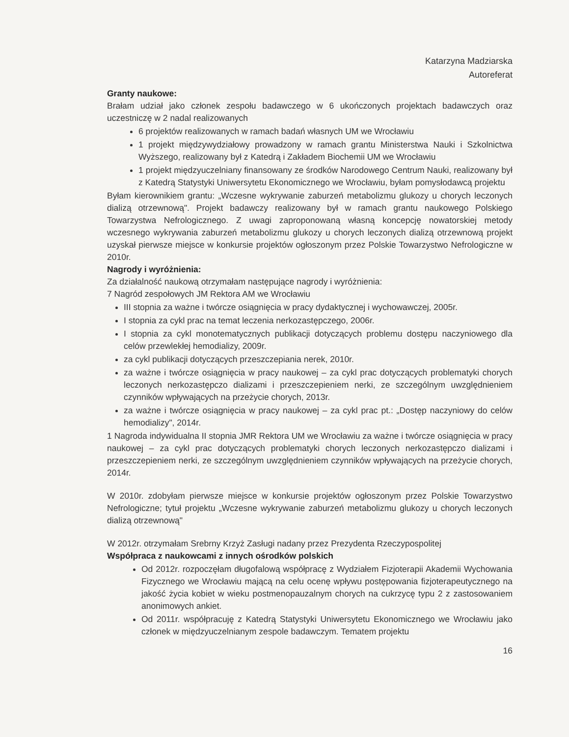Katarzyna Madziarska
Autoreferat
Granty naukowe:
Brałam udział jako członek zespołu badawczego w 6 ukończonych projektach badawczych oraz uczestniczę w 2 nadal realizowanych
6 projektów realizowanych w ramach badań własnych UM we Wrocławiu
1 projekt międzywydziałowy prowadzony w ramach grantu Ministerstwa Nauki i Szkolnictwa Wyższego, realizowany był z Katedrą i Zakładem Biochemii UM we Wrocławiu
1 projekt międzyuczelniany finansowany ze środków Narodowego Centrum Nauki, realizowany był z Katedrą Statystyki Uniwersytetu Ekonomicznego we Wrocławiu, byłam pomysłodawcą projektu
Byłam kierownikiem grantu: „Wczesne wykrywanie zaburzeń metabolizmu glukozy u chorych leczonych dializą otrzewnową". Projekt badawczy realizowany był w ramach grantu naukowego Polskiego Towarzystwa Nefrologicznego. Z uwagi zaproponowaną własną koncepcję nowatorskiej metody wczesnego wykrywania zaburzeń metabolizmu glukozy u chorych leczonych dializą otrzewnową projekt uzyskał pierwsze miejsce w konkursie projektów ogłoszonym przez Polskie Towarzystwo Nefrologiczne w 2010r.
Nagrody i wyróżnienia:
Za działalność naukową otrzymałam następujące nagrody i wyróżnienia:
7 Nagród zespołowych JM Rektora AM we Wrocławiu
III stopnia za ważne i twórcze osiągnięcia w pracy dydaktycznej i wychowawczej, 2005r.
I stopnia za cykl prac na temat leczenia nerkozastępczego, 2006r.
I stopnia za cykl monotematycznych publikacji dotyczących problemu dostępu naczyniowego dla celów przewlekłej hemodializy, 2009r.
za cykl publikacji dotyczących przeszczepiania nerek, 2010r.
za ważne i twórcze osiągnięcia w pracy naukowej – za cykl prac dotyczących problematyki chorych leczonych nerkozastępczo dializami i przeszczepieniem nerki, ze szczególnym uwzględnieniem czynników wpływających na przeżycie chorych, 2013r.
za ważne i twórcze osiągnięcia w pracy naukowej – za cykl prac pt.: „Dostęp naczyniowy do celów hemodializy", 2014r.
1 Nagroda indywidualna II stopnia JMR Rektora UM we Wrocławiu za ważne i twórcze osiągnięcia w pracy naukowej – za cykl prac dotyczących problematyki chorych leczonych nerkozastępczo dializami i przeszczepieniem nerki, ze szczególnym uwzględnieniem czynników wpływających na przeżycie chorych, 2014r.
W 2010r. zdobyłam pierwsze miejsce w konkursie projektów ogłoszonym przez Polskie Towarzystwo Nefrologiczne; tytuł projektu „Wczesne wykrywanie zaburzeń metabolizmu glukozy u chorych leczonych dializą otrzewnową"
W 2012r. otrzymałam Srebrny Krzyż Zasługi nadany przez Prezydenta Rzeczypospolitej
Współpraca z naukowcami z innych ośrodków polskich
Od 2012r. rozpoczęłam długofalową współpracę z Wydziałem Fizjoterapii Akademii Wychowania Fizycznego we Wrocławiu mającą na celu ocenę wpływu postępowania fizjoterapeutycznego na jakość życia kobiet w wieku postmenopauzalnym chorych na cukrzycę typu 2 z zastosowaniem anonimowych ankiet.
Od 2011r. współpracuję z Katedrą Statystyki Uniwersytetu Ekonomicznego we Wrocławiu jako członek w międzyuczelnianym zespole badawczym. Tematem projektu
16